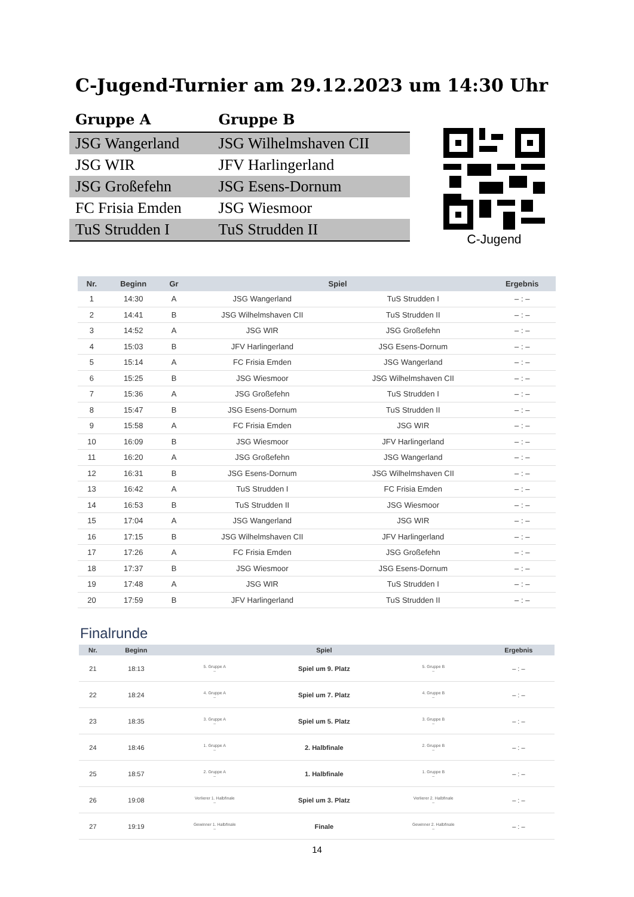C-Jugend-Turnier am 29.12.2023 um 14:30 Uhr
| Gruppe A | Gruppe B |
| --- | --- |
| JSG Wangerland | JSG Wilhelmshaven CII |
| JSG WIR | JFV Harlingerland |
| JSG Großefehn | JSG Esens-Dornum |
| FC Frisia Emden | JSG Wiesmoor |
| TuS Strudden I | TuS Strudden II |
C-Jugend
| Nr. | Beginn | Gr | Spiel | | Ergebnis |
| --- | --- | --- | --- | --- | --- |
| 1 | 14:30 | A | JSG Wangerland | TuS Strudden I | – : – |
| 2 | 14:41 | B | JSG Wilhelmshaven CII | TuS Strudden II | – : – |
| 3 | 14:52 | A | JSG WIR | JSG Großefehn | – : – |
| 4 | 15:03 | B | JFV Harlingerland | JSG Esens-Dornum | – : – |
| 5 | 15:14 | A | FC Frisia Emden | JSG Wangerland | – : – |
| 6 | 15:25 | B | JSG Wiesmoor | JSG Wilhelmshaven CII | – : – |
| 7 | 15:36 | A | JSG Großefehn | TuS Strudden I | – : – |
| 8 | 15:47 | B | JSG Esens-Dornum | TuS Strudden II | – : – |
| 9 | 15:58 | A | FC Frisia Emden | JSG WIR | – : – |
| 10 | 16:09 | B | JSG Wiesmoor | JFV Harlingerland | – : – |
| 11 | 16:20 | A | JSG Großefehn | JSG Wangerland | – : – |
| 12 | 16:31 | B | JSG Esens-Dornum | JSG Wilhelmshaven CII | – : – |
| 13 | 16:42 | A | TuS Strudden I | FC Frisia Emden | – : – |
| 14 | 16:53 | B | TuS Strudden II | JSG Wiesmoor | – : – |
| 15 | 17:04 | A | JSG Wangerland | JSG WIR | – : – |
| 16 | 17:15 | B | JSG Wilhelmshaven CII | JFV Harlingerland | – : – |
| 17 | 17:26 | A | FC Frisia Emden | JSG Großefehn | – : – |
| 18 | 17:37 | B | JSG Wiesmoor | JSG Esens-Dornum | – : – |
| 19 | 17:48 | A | JSG WIR | TuS Strudden I | – : – |
| 20 | 17:59 | B | JFV Harlingerland | TuS Strudden II | – : – |
Finalrunde
| Nr. | Beginn | | Spiel | | Ergebnis |
| --- | --- | --- | --- | --- | --- |
| 21 | 18:13 | 5. Gruppe A – | Spiel um 9. Platz | 5. Gruppe B – | – : – |
| 22 | 18:24 | 4. Gruppe A – | Spiel um 7. Platz | 4. Gruppe B – | – : – |
| 23 | 18:35 | 3. Gruppe A – | Spiel um 5. Platz | 3. Gruppe B – | – : – |
| 24 | 18:46 | 1. Gruppe A – | 2. Halbfinale | 2. Gruppe B – | – : – |
| 25 | 18:57 | 2. Gruppe A – | 1. Halbfinale | 1. Gruppe B – | – : – |
| 26 | 19:08 | Verlierer 1. Halbfinale – | Spiel um 3. Platz | Verlierer 2. Halbfinale – | – : – |
| 27 | 19:19 | Gewinner 1. Halbfinale – | Finale | Gewinner 2. Halbfinale – | – : – |
14